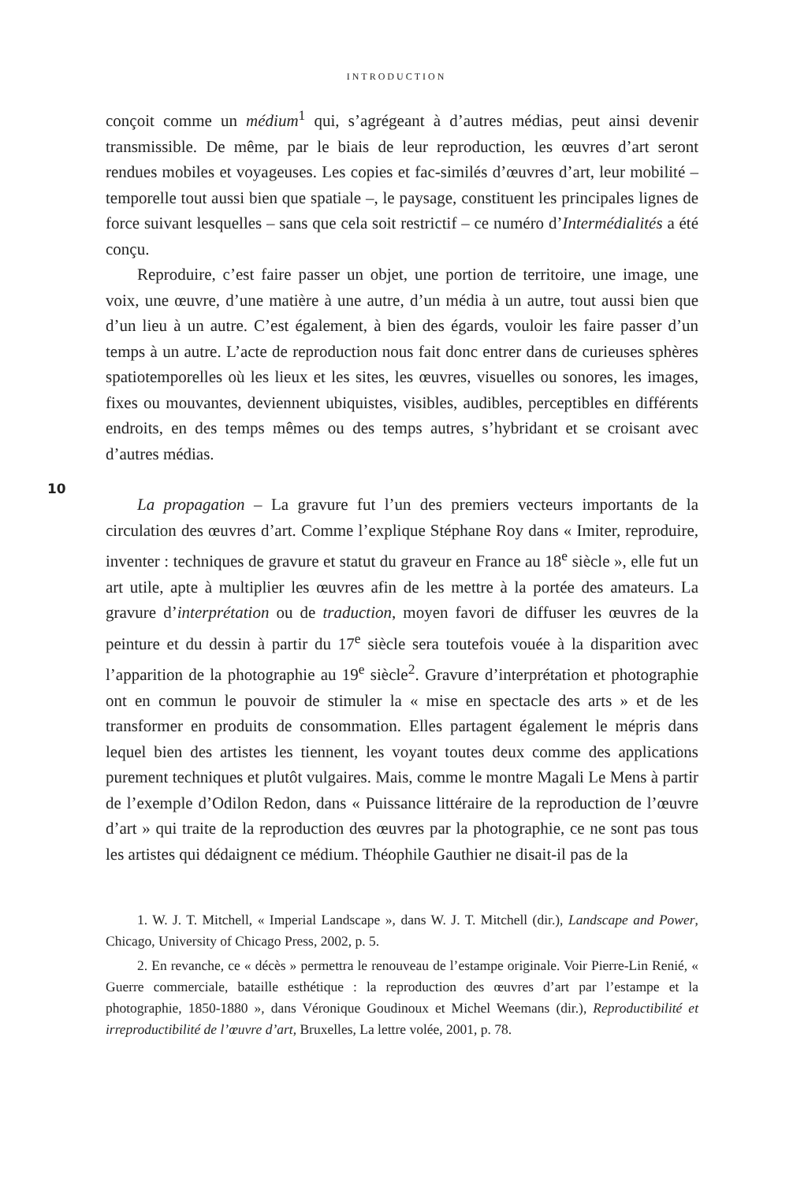INTRODUCTION
10
conçoit comme un médium<sup>1</sup> qui, s’agrégeant à d’autres médias, peut ainsi devenir transmissible. De même, par le biais de leur reproduction, les œuvres d’art seront rendues mobiles et voyageuses. Les copies et fac-similés d’œuvres d’art, leur mobilité – temporelle tout aussi bien que spatiale –, le paysage, constituent les principales lignes de force suivant lesquelles – sans que cela soit restrictif – ce numéro d’Intermédialités a été conçu.
Reproduire, c’est faire passer un objet, une portion de territoire, une image, une voix, une œuvre, d’une matière à une autre, d’un média à un autre, tout aussi bien que d’un lieu à un autre. C’est également, à bien des égards, vouloir les faire passer d’un temps à un autre. L’acte de reproduction nous fait donc entrer dans de curieuses sphères spatiotemporelles où les lieux et les sites, les œuvres, visuelles ou sonores, les images, fixes ou mouvantes, deviennent ubiquistes, visibles, audibles, perceptibles en différents endroits, en des temps mêmes ou des temps autres, s’hybridant et se croisant avec d’autres médias.
La propagation – La gravure fut l’un des premiers vecteurs importants de la circulation des œuvres d’art. Comme l’explique Stéphane Roy dans « Imiter, reproduire, inventer : techniques de gravure et statut du graveur en France au 18<sup>e</sup> siècle », elle fut un art utile, apte à multiplier les œuvres afin de les mettre à la portée des amateurs. La gravure d’interprétation ou de traduction, moyen favori de diffuser les œuvres de la peinture et du dessin à partir du 17<sup>e</sup> siècle sera toutefois vouée à la disparition avec l’apparition de la photographie au 19<sup>e</sup> siècle<sup>2</sup>. Gravure d’interprétation et photographie ont en commun le pouvoir de stimuler la « mise en spectacle des arts » et de les transformer en produits de consommation. Elles partagent également le mépris dans lequel bien des artistes les tiennent, les voyant toutes deux comme des applications purement techniques et plutôt vulgaires. Mais, comme le montre Magali Le Mens à partir de l’exemple d’Odilon Redon, dans « Puissance littéraire de la reproduction de l’œuvre d’art » qui traite de la reproduction des œuvres par la photographie, ce ne sont pas tous les artistes qui dédaignent ce médium. Théophile Gauthier ne disait-il pas de la
1. W. J. T. Mitchell, « Imperial Landscape », dans W. J. T. Mitchell (dir.), Landscape and Power, Chicago, University of Chicago Press, 2002, p. 5.
2. En revanche, ce « décès » permettra le renouveau de l’estampe originale. Voir Pierre-Lin Renié, « Guerre commerciale, bataille esthétique : la reproduction des œuvres d’art par l’estampe et la photographie, 1850-1880 », dans Véronique Goudinoux et Michel Weemans (dir.), Reproductibilité et irreproductibilité de l’œuvre d’art, Bruxelles, La lettre volée, 2001, p. 78.